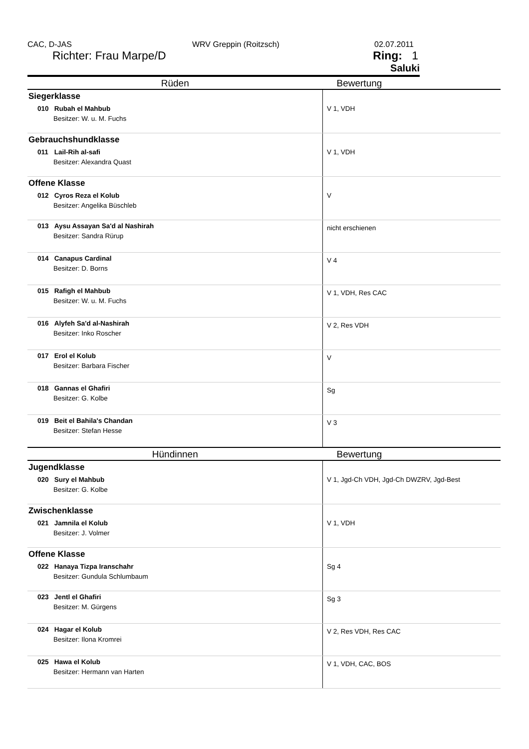CAC, D-JAS WRV Greppin (Roitzsch) 02.07.2011
Richter: Frau Marpe/D
Ring: 1
Saluki
| Rüden | Bewertung |
| --- | --- |
| Siegerklasse 010 Rubah el Mahbub Besitzer: W. u. M. Fuchs | V 1, VDH |
| Gebrauchshundklasse 011 Lail-Rih al-safi Besitzer: Alexandra Quast | V 1, VDH |
| Offene Klasse 012 Cyros Reza el Kolub Besitzer: Angelika Büschleb | V |
| 013 Aysu Assayan Sa'd al Nashirah Besitzer: Sandra Rürup | nicht erschienen |
| 014 Canapus Cardinal Besitzer: D. Borns | V 4 |
| 015 Rafigh el Mahbub Besitzer: W. u. M. Fuchs | V 1, VDH, Res CAC |
| 016 Alyfeh Sa'd al-Nashirah Besitzer: Inko Roscher | V 2, Res VDH |
| 017 Erol el Kolub Besitzer: Barbara Fischer | V |
| 018 Gannas el Ghafiri Besitzer: G. Kolbe | Sg |
| 019 Beit el Bahila's Chandan Besitzer: Stefan Hesse | V 3 |
| Hündinnen | Bewertung |
| Jugendklasse 020 Sury el Mahbub Besitzer: G. Kolbe | V 1, Jgd-Ch VDH, Jgd-Ch DWZRV, Jgd-Best |
| Zwischenklasse 021 Jamnila el Kolub Besitzer: J. Volmer | V 1, VDH |
| Offene Klasse 022 Hanaya Tizpa Iranschahr Besitzer: Gundula Schlumbaum | Sg 4 |
| 023 Jentl el Ghafiri Besitzer: M. Gürgens | Sg 3 |
| 024 Hagar el Kolub Besitzer: Ilona Kromrei | V 2, Res VDH, Res CAC |
| 025 Hawa el Kolub Besitzer: Hermann van Harten | V 1, VDH, CAC, BOS |